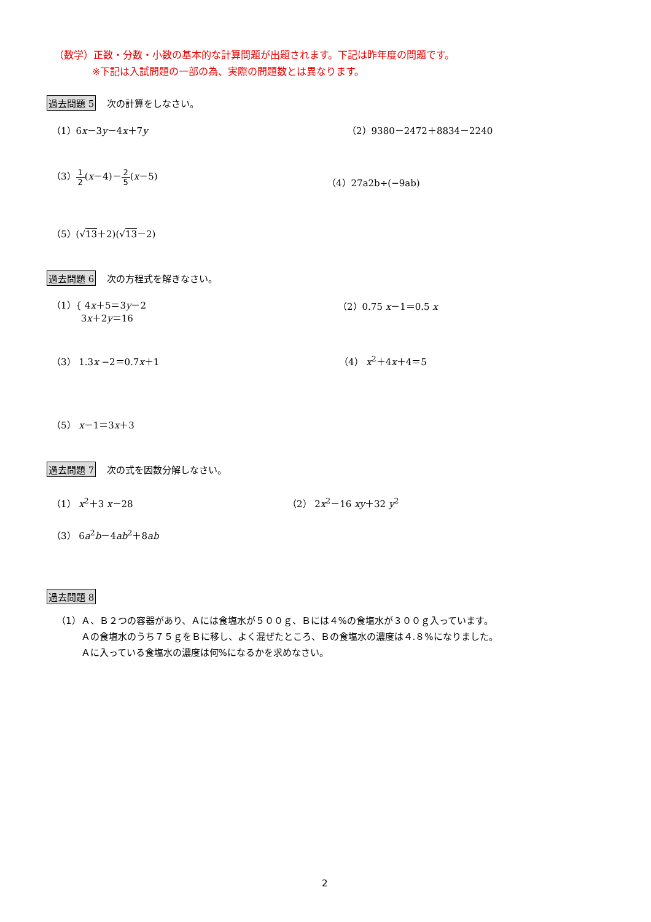（数学）正数・分数・小数の基本的な計算問題が出題されます。下記は昨年度の問題です。
※下記は入試問題の一部の為、実際の問題数とは異なります。
過去問題 5 次の計算をしなさい。
（1）6x－3y－4x＋7y （2）9380－2472＋8834－2240
（3）1 2(x－4)－2 5(x－5)
（4）27a2b÷(−9ab)
（5）(√13＋2)(√13－2)
過去問題 6 次の方程式を解きなさい。
（1）{ 4x＋5＝3y－2
3x＋2y＝16
（2）0.75 x－1＝0.5 x
（3） 1.3x −2＝0.7x＋1 （4） x<sup>2</sup>＋4x＋4＝5
（5） x－1＝3x＋3
過去問題 7 次の式を因数分解しなさい。
（1） x<sup>2</sup>＋3 x－28 （2） 2x<sup>2</sup>－16 xy＋32 y<sup>2</sup>
（3） 6a<sup>2</sup>b－4ab<sup>2</sup>＋8ab
過去問題 8
（1） Ａ、Ｂ２つの容器があり、Ａには食塩水が５００ｇ、Ｂには４%の食塩水が３００ｇ入っています。
Ａの食塩水のうち７５ｇをＢに移し、よく混ぜたところ、Ｂの食塩水の濃度は４.８%になりました。
Ａに入っている食塩水の濃度は何%になるかを求めなさい。
2